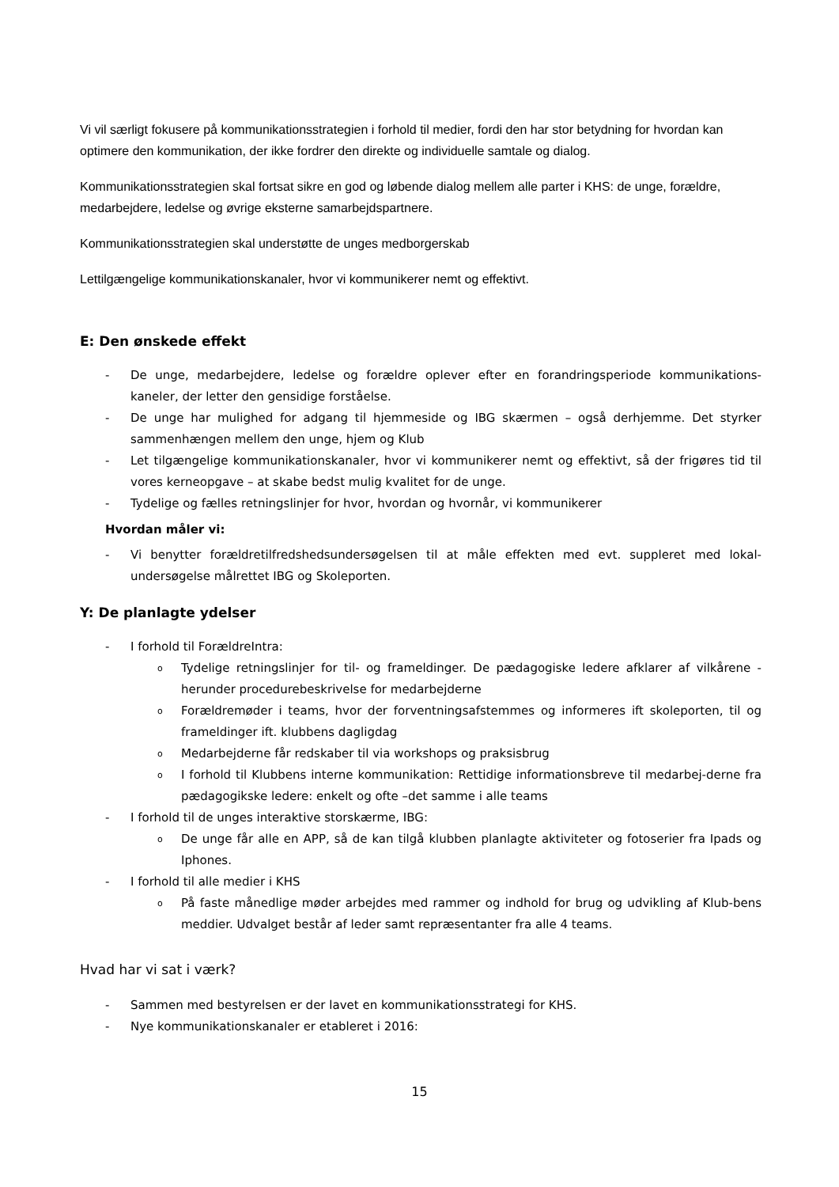Vi vil særligt fokusere på kommunikationsstrategien i forhold til medier, fordi den har stor betydning for hvordan kan optimere den kommunikation, der ikke fordrer den direkte og individuelle samtale og dialog.
Kommunikationsstrategien skal fortsat sikre en god og løbende dialog mellem alle parter i KHS: de unge, forældre, medarbejdere, ledelse og øvrige eksterne samarbejdspartnere.
Kommunikationsstrategien skal understøtte de unges medborgerskab
Lettilgængelige kommunikationskanaler, hvor vi kommunikerer nemt og effektivt.
E: Den ønskede effekt
- De unge, medarbejdere, ledelse og forældre oplever efter en forandringsperiode kommunikations-kaneler, der letter den gensidige forståelse.
- De unge har mulighed for adgang til hjemmeside og IBG skærmen – også derhjemme. Det styrker sammenhængen mellem den unge, hjem og Klub
- Let tilgængelige kommunikationskanaler, hvor vi kommunikerer nemt og effektivt, så der frigøres tid til vores kerneopgave – at skabe bedst mulig kvalitet for de unge.
- Tydelige og fælles retningslinjer for hvor, hvordan og hvornår, vi kommunikerer
Hvordan måler vi:
- Vi benytter forældretilfredshedsundersøgelsen til at måle effekten med evt. suppleret med lokal-undersøgelse målrettet IBG og Skoleporten.
Y: De planlagte ydelser
- I forhold til ForældreIntra:
o Tydelige retningslinjer for til- og frameldinger. De pædagogiske ledere afklarer af vilkårene - herunder procedurebeskrivelse for medarbejderne
o Forældremøder i teams, hvor der forventningsafstemmes og informeres ift skoleporten, til og frameldinger ift. klubbens dagligdag
o Medarbejderne får redskaber til via workshops og praksisbrug
o I forhold til Klubbens interne kommunikation: Rettidige informationsbreve til medarbej-derne fra pædagogikske ledere: enkelt og ofte –det samme i alle teams
- I forhold til de unges interaktive storskærme, IBG:
o De unge får alle en APP, så de kan tilgå klubben planlagte aktiviteter og fotoserier fra Ipads og Iphones.
- I forhold til alle medier i KHS
o På faste månedlige møder arbejdes med rammer og indhold for brug og udvikling af Klub-bens meddier. Udvalget består af leder samt repræsentanter fra alle 4 teams.
Hvad har vi sat i værk?
- Sammen med bestyrelsen er der lavet en kommunikationsstrategi for KHS.
- Nye kommunikationskanaler er etableret i 2016:
15